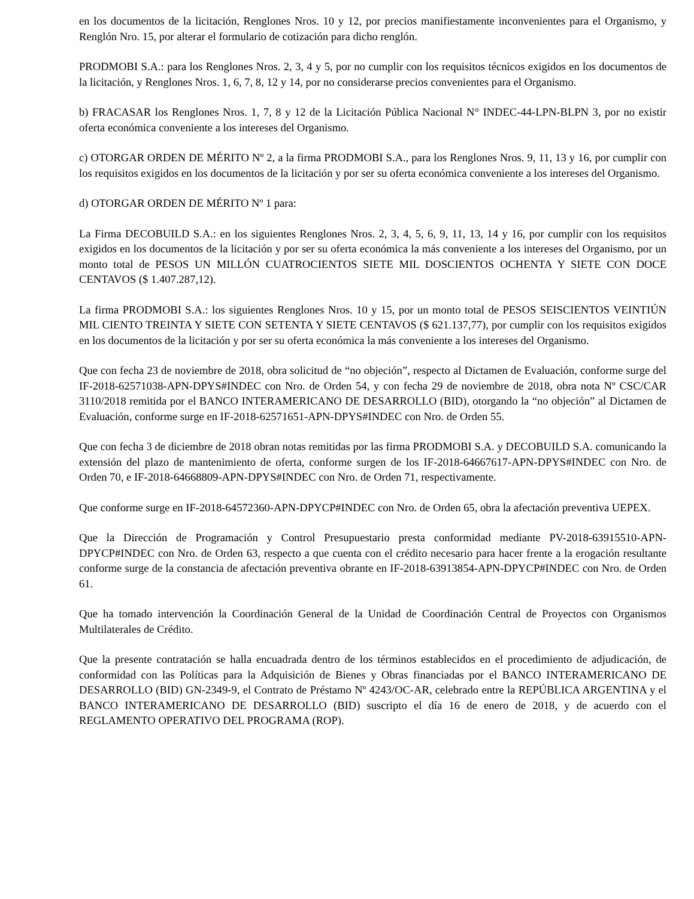en los documentos de la licitación, Renglones Nros. 10 y 12, por precios manifiestamente inconvenientes para el Organismo, y Renglón Nro. 15, por alterar el formulario de cotización para dicho renglón.
PRODMOBI S.A.: para los Renglones Nros. 2, 3, 4 y 5, por no cumplir con los requisitos técnicos exigidos en los documentos de la licitación, y Renglones Nros. 1, 6, 7, 8, 12 y 14, por no considerarse precios convenientes para el Organismo.
b) FRACASAR los Renglones Nros. 1, 7, 8 y 12 de la Licitación Pública Nacional N° INDEC-44-LPN-BLPN 3, por no existir oferta económica conveniente a los intereses del Organismo.
c) OTORGAR ORDEN DE MÉRITO Nº 2, a la firma PRODMOBI S.A., para los Renglones Nros. 9, 11, 13 y 16, por cumplir con los requisitos exigidos en los documentos de la licitación y por ser su oferta económica conveniente a los intereses del Organismo.
d) OTORGAR ORDEN DE MÉRITO Nº 1 para:
La Firma DECOBUILD S.A.: en los siguientes Renglones Nros. 2, 3, 4, 5, 6, 9, 11, 13, 14 y 16, por cumplir con los requisitos exigidos en los documentos de la licitación y por ser su oferta económica la más conveniente a los intereses del Organismo, por un monto total de PESOS UN MILLÓN CUATROCIENTOS SIETE MIL DOSCIENTOS OCHENTA Y SIETE CON DOCE CENTAVOS ($ 1.407.287,12).
La firma PRODMOBI S.A.: los siguientes Renglones Nros. 10 y 15, por un monto total de PESOS SEISCIENTOS VEINTIÚN MIL CIENTO TREINTA Y SIETE CON SETENTA Y SIETE CENTAVOS ($ 621.137,77), por cumplir con los requisitos exigidos en los documentos de la licitación y por ser su oferta económica la más conveniente a los intereses del Organismo.
Que con fecha 23 de noviembre de 2018, obra solicitud de “no objeción”, respecto al Dictamen de Evaluación, conforme surge del IF-2018-62571038-APN-DPYS#INDEC con Nro. de Orden 54, y con fecha 29 de noviembre de 2018, obra nota Nº CSC/CAR 3110/2018 remitida por el BANCO INTERAMERICANO DE DESARROLLO (BID), otorgando la “no objeción” al Dictamen de Evaluación, conforme surge en IF-2018-62571651-APN-DPYS#INDEC con Nro. de Orden 55.
Que con fecha 3 de diciembre de 2018 obran notas remitidas por las firma PRODMOBI S.A. y DECOBUILD S.A. comunicando la extensión del plazo de mantenimiento de oferta, conforme surgen de los IF-2018-64667617-APN-DPYS#INDEC con Nro. de Orden 70, e IF-2018-64668809-APN-DPYS#INDEC con Nro. de Orden 71, respectivamente.
Que conforme surge en IF-2018-64572360-APN-DPYCP#INDEC con Nro. de Orden 65, obra la afectación preventiva UEPEX.
Que la Dirección de Programación y Control Presupuestario presta conformidad mediante PV-2018-63915510-APN-DPYCP#INDEC con Nro. de Orden 63, respecto a que cuenta con el crédito necesario para hacer frente a la erogación resultante conforme surge de la constancia de afectación preventiva obrante en IF-2018-63913854-APN-DPYCP#INDEC con Nro. de Orden 61.
Que ha tomado intervención la Coordinación General de la Unidad de Coordinación Central de Proyectos con Organismos Multilaterales de Crédito.
Que la presente contratación se halla encuadrada dentro de los términos establecidos en el procedimiento de adjudicación, de conformidad con las Políticas para la Adquisición de Bienes y Obras financiadas por el BANCO INTERAMERICANO DE DESARROLLO (BID) GN-2349-9, el Contrato de Préstamo Nº 4243/OC-AR, celebrado entre la REPÚBLICA ARGENTINA y el BANCO INTERAMERICANO DE DESARROLLO (BID) suscripto el día 16 de enero de 2018, y de acuerdo con el REGLAMENTO OPERATIVO DEL PROGRAMA (ROP).